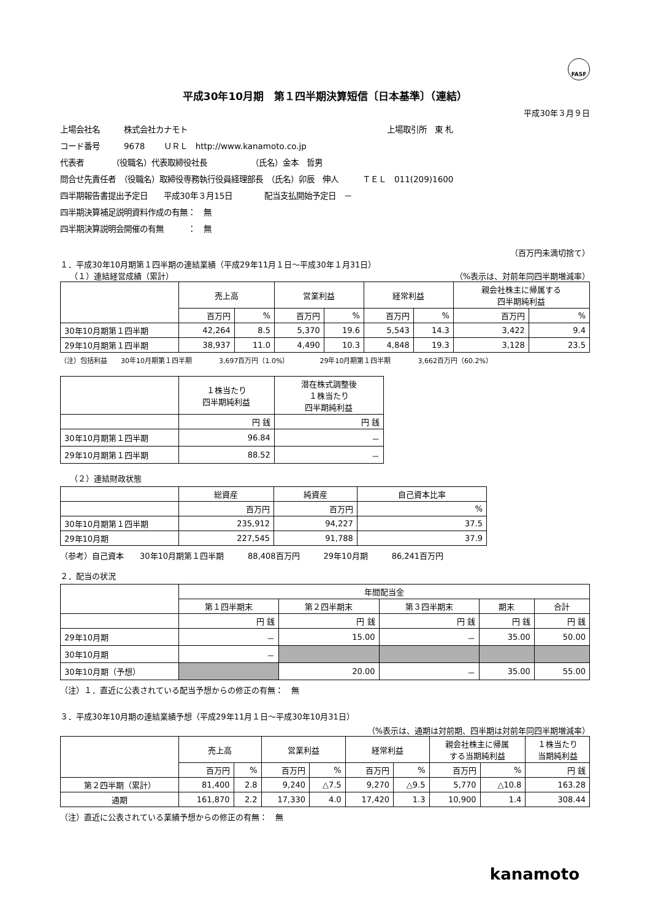FASF
平成30年10月期　第１四半期決算短信〔日本基準〕（連結）
平成30年３月９日
上場会社名　　　株式会社カナモト　　　　　　　　　　　　　　　　　　　　　　　　　上場取引所　東 札
コード番号　　　9678　　 ＵＲＬ　http://www.kanamoto.co.jp
代表者　　　　（役職名）代表取締役社長　　　　　　（氏名）金本　哲男
問合せ先責任者　（役職名）取締役専務執行役員経理部長　（氏名）卯辰　伸人　　　ＴＥＬ　011(209)1600
四半期報告書提出予定日　　平成30年３月15日　　　　配当支払開始予定日　－
四半期決算補足説明資料作成の有無：　無
四半期決算説明会開催の有無　　　：　無
（百万円未満切捨て）
１．平成30年10月期第１四半期の連結業績（平成29年11月１日～平成30年１月31日）
（１）連結経営成績（累計） （%表示は、対前年同四半期増減率）
| | 売上高 | | 営業利益 | | 経常利益 | | 親会社株主に帰属する 四半期純利益 | |
| --- | --- | --- | --- | --- | --- | --- | --- | --- |
| | 百万円 | % | 百万円 | % | 百万円 | % | 百万円 | % |
| 30年10月期第１四半期 | 42,264 | 8.5 | 5,370 | 19.6 | 5,543 | 14.3 | 3,422 | 9.4 |
| 29年10月期第１四半期 | 38,937 | 11.0 | 4,490 | 10.3 | 4,848 | 19.3 | 3,128 | 23.5 |
（注）包括利益　　30年10月期第１四半期　　　　3,697百万円（1.0%）　　　　　29年10月期第１四半期　　　　3,662百万円（60.2%）
| | １株当たり 四半期純利益 | 潜在株式調整後 １株当たり 四半期純利益 |
| --- | --- | --- |
| | 円 銭 | 円 銭 |
| 30年10月期第１四半期 | 96.84 | － |
| 29年10月期第１四半期 | 88.52 | － |
（２）連結財政状態
| | 総資産 | 純資産 | 自己資本比率 |
| --- | --- | --- | --- |
| | 百万円 | 百万円 | % |
| 30年10月期第１四半期 | 235,912 | 94,227 | 37.5 |
| 29年10月期 | 227,545 | 91,788 | 37.9 |
（参考）自己資本　　30年10月期第１四半期　　　88,408百万円　　　29年10月期　　　86,241百万円
２．配当の状況
| | 年間配当金 | | | | |
| --- | --- | --- | --- | --- | --- |
| | 第１四半期末 | 第２四半期末 | 第３四半期末 | 期末 | 合計 |
| | 円 銭 | 円 銭 | 円 銭 | 円 銭 | 円 銭 |
| 29年10月期 | － | 15.00 | － | 35.00 | 50.00 |
| 30年10月期 | － | | | | |
| 30年10月期（予想） | | 20.00 | － | 35.00 | 55.00 |
（注）１．直近に公表されている配当予想からの修正の有無：　無
３．平成30年10月期の連結業績予想（平成29年11月１日～平成30年10月31日）
（%表示は、通期は対前期、四半期は対前年同四半期増減率）
| | 売上高 | | 営業利益 | | 経常利益 | | 親会社株主に帰属 する当期純利益 | | １株当たり 当期純利益 |
| --- | --- | --- | --- | --- | --- | --- | --- | --- | --- |
| | 百万円 | % | 百万円 | % | 百万円 | % | 百万円 | % | 円 銭 |
| 第２四半期（累計） | 81,400 | 2.8 | 9,240 | △7.5 | 9,270 | △9.5 | 5,770 | △10.8 | 163.28 |
| 通期 | 161,870 | 2.2 | 17,330 | 4.0 | 17,420 | 1.3 | 10,900 | 1.4 | 308.44 |
（注）直近に公表されている業績予想からの修正の有無：　無
kanamoto